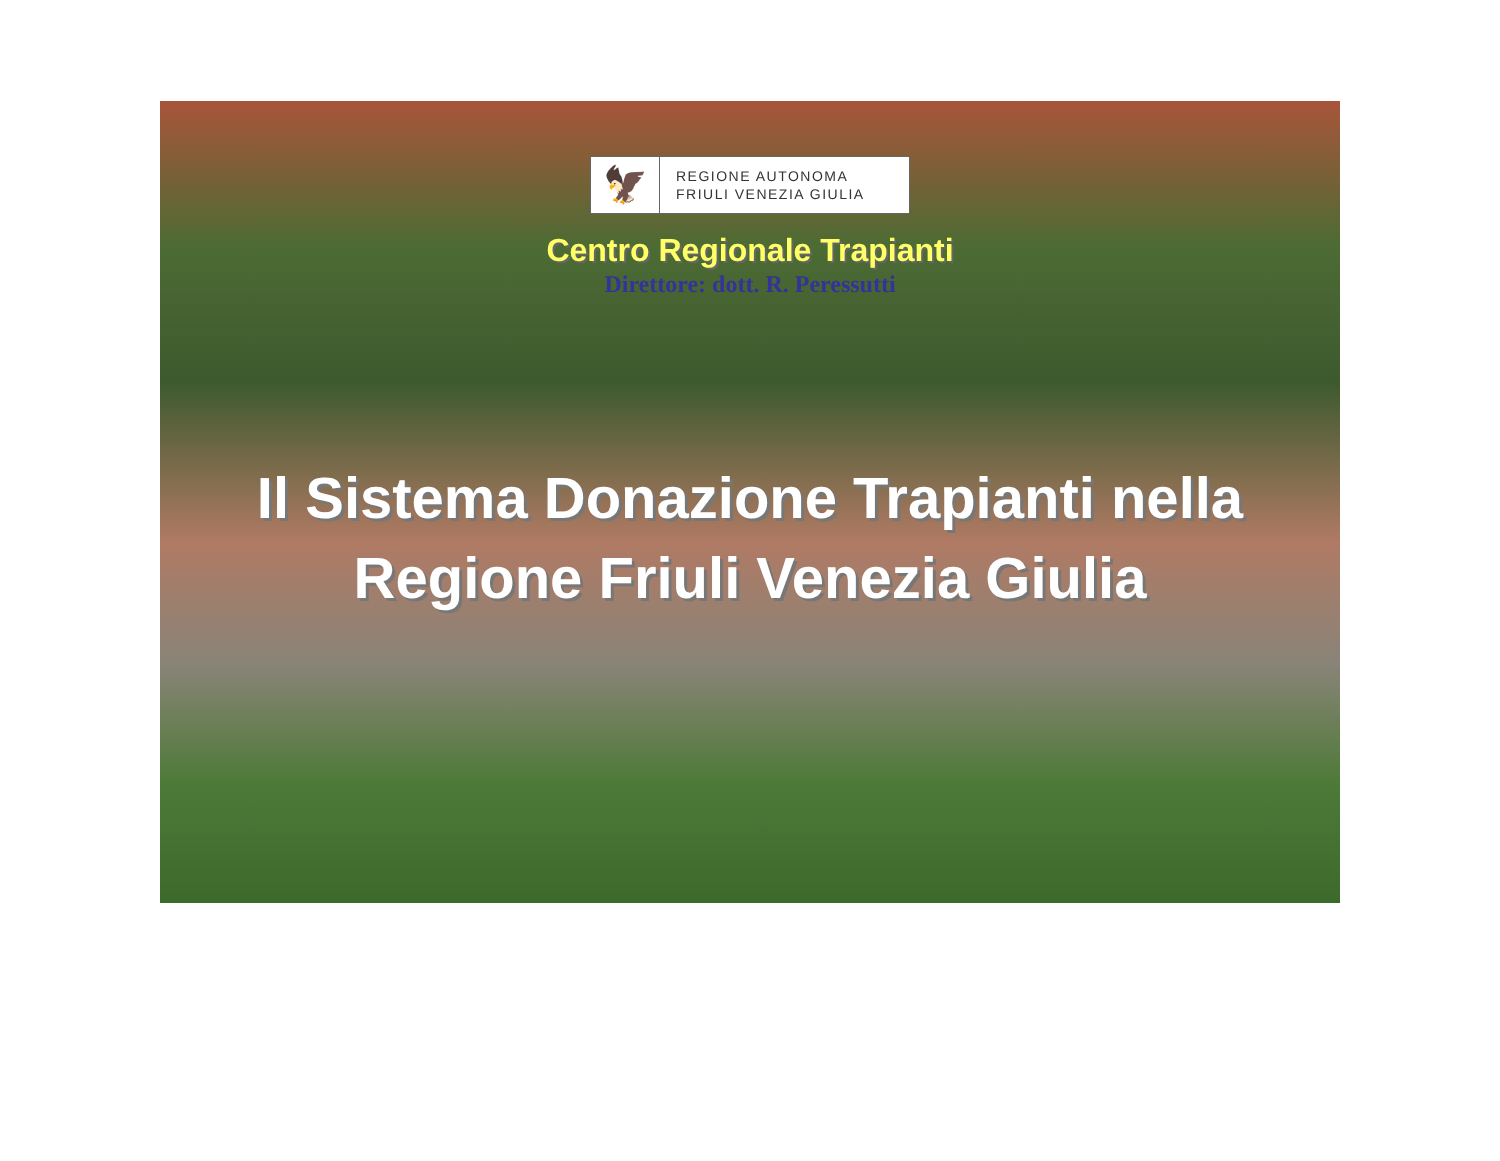🦅
REGIONE AUTONOMA
FRIULI VENEZIA GIULIA
Centro Regionale Trapianti
Direttore: dott. R. Peressutti
Il Sistema Donazione Trapianti nella
Regione Friuli Venezia Giulia